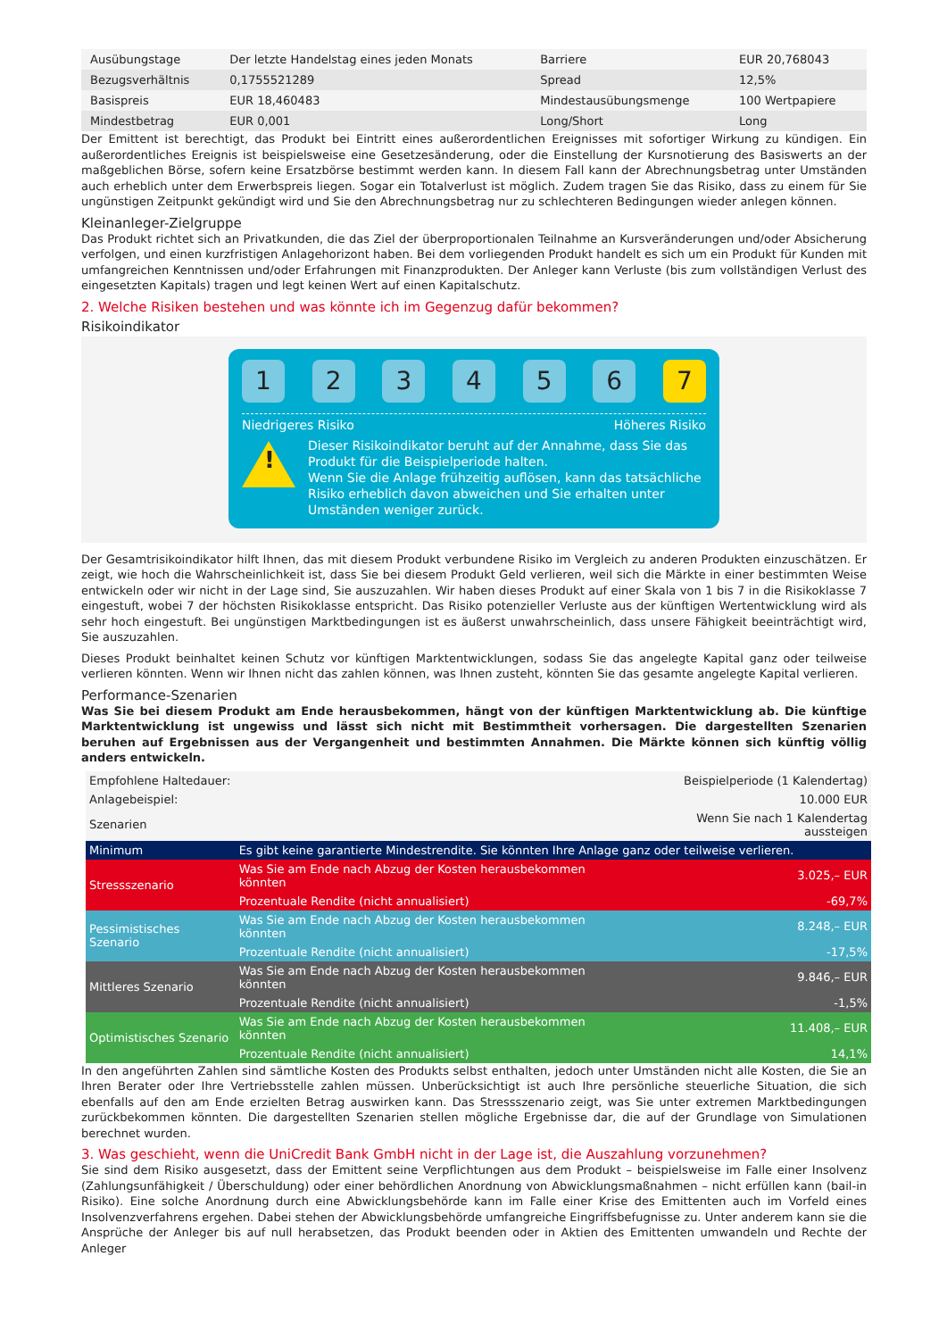| Ausübungstage | Der letzte Handelstag eines jeden Monats | Barriere | EUR 20,768043 |
| Bezugsverhältnis | 0,1755521289 | Spread | 12,5% |
| Basispreis | EUR 18,460483 | Mindestausübungsmenge | 100 Wertpapiere |
| Mindestbetrag | EUR 0,001 | Long/Short | Long |
Der Emittent ist berechtigt, das Produkt bei Eintritt eines außerordentlichen Ereignisses mit sofortiger Wirkung zu kündigen. Ein außerordentliches Ereignis ist beispielsweise eine Gesetzesänderung, oder die Einstellung der Kursnotierung des Basiswerts an der maßgeblichen Börse, sofern keine Ersatzbörse bestimmt werden kann. In diesem Fall kann der Abrechnungsbetrag unter Umständen auch erheblich unter dem Erwerbspreis liegen. Sogar ein Totalverlust ist möglich. Zudem tragen Sie das Risiko, dass zu einem für Sie ungünstigen Zeitpunkt gekündigt wird und Sie den Abrechnungsbetrag nur zu schlechteren Bedingungen wieder anlegen können.
Kleinanleger-Zielgruppe
Das Produkt richtet sich an Privatkunden, die das Ziel der überproportionalen Teilnahme an Kursveränderungen und/oder Absicherung verfolgen, und einen kurzfristigen Anlagehorizont haben. Bei dem vorliegenden Produkt handelt es sich um ein Produkt für Kunden mit umfangreichen Kenntnissen und/oder Erfahrungen mit Finanzprodukten. Der Anleger kann Verluste (bis zum vollständigen Verlust des eingesetzten Kapitals) tragen und legt keinen Wert auf einen Kapitalschutz.
2. Welche Risiken bestehen und was könnte ich im Gegenzug dafür bekommen?
Risikoindikator
1 2 3 4 5 6 7
Niedrigeres Risiko Höheres Risiko
!
Dieser Risikoindikator beruht auf der Annahme, dass Sie das Produkt für die Beispielperiode halten.
Wenn Sie die Anlage frühzeitig auflösen, kann das tatsächliche Risiko erheblich davon abweichen und Sie erhalten unter Umständen weniger zurück.
Der Gesamtrisikoindikator hilft Ihnen, das mit diesem Produkt verbundene Risiko im Vergleich zu anderen Produkten einzuschätzen. Er zeigt, wie hoch die Wahrscheinlichkeit ist, dass Sie bei diesem Produkt Geld verlieren, weil sich die Märkte in einer bestimmten Weise entwickeln oder wir nicht in der Lage sind, Sie auszuzahlen. Wir haben dieses Produkt auf einer Skala von 1 bis 7 in die Risikoklasse 7 eingestuft, wobei 7 der höchsten Risikoklasse entspricht. Das Risiko potenzieller Verluste aus der künftigen Wertentwicklung wird als sehr hoch eingestuft. Bei ungünstigen Marktbedingungen ist es äußerst unwahrscheinlich, dass unsere Fähigkeit beeinträchtigt wird, Sie auszuzahlen.
Dieses Produkt beinhaltet keinen Schutz vor künftigen Marktentwicklungen, sodass Sie das angelegte Kapital ganz oder teilweise verlieren könnten. Wenn wir Ihnen nicht das zahlen können, was Ihnen zusteht, könnten Sie das gesamte angelegte Kapital verlieren.
Performance-Szenarien
Was Sie bei diesem Produkt am Ende herausbekommen, hängt von der künftigen Marktentwicklung ab. Die künftige Marktentwicklung ist ungewiss und lässt sich nicht mit Bestimmtheit vorhersagen. Die dargestellten Szenarien beruhen auf Ergebnissen aus der Vergangenheit und bestimmten Annahmen. Die Märkte können sich künftig völlig anders entwickeln.
| Empfohlene Haltedauer: | | Beispielperiode (1 Kalendertag) |
| Anlagebeispiel: | | 10.000 EUR |
| Szenarien | | Wenn Sie nach 1 Kalendertag aussteigen |
| Minimum | Es gibt keine garantierte Mindestrendite. Sie könnten Ihre Anlage ganz oder teilweise verlieren. | |
| Stressszenario | Was Sie am Ende nach Abzug der Kosten herausbekommen könnten | 3.025,– EUR |
| | Prozentuale Rendite (nicht annualisiert) | -69,7% |
| Pessimistisches Szenario | Was Sie am Ende nach Abzug der Kosten herausbekommen könnten | 8.248,– EUR |
| | Prozentuale Rendite (nicht annualisiert) | -17,5% |
| Mittleres Szenario | Was Sie am Ende nach Abzug der Kosten herausbekommen könnten | 9.846,– EUR |
| | Prozentuale Rendite (nicht annualisiert) | -1,5% |
| Optimistisches Szenario | Was Sie am Ende nach Abzug der Kosten herausbekommen könnten | 11.408,– EUR |
| | Prozentuale Rendite (nicht annualisiert) | 14,1% |
In den angeführten Zahlen sind sämtliche Kosten des Produkts selbst enthalten, jedoch unter Umständen nicht alle Kosten, die Sie an Ihren Berater oder Ihre Vertriebsstelle zahlen müssen. Unberücksichtigt ist auch Ihre persönliche steuerliche Situation, die sich ebenfalls auf den am Ende erzielten Betrag auswirken kann. Das Stressszenario zeigt, was Sie unter extremen Marktbedingungen zurückbekommen könnten. Die dargestellten Szenarien stellen mögliche Ergebnisse dar, die auf der Grundlage von Simulationen berechnet wurden.
3. Was geschieht, wenn die UniCredit Bank GmbH nicht in der Lage ist, die Auszahlung vorzunehmen?
Sie sind dem Risiko ausgesetzt, dass der Emittent seine Verpflichtungen aus dem Produkt – beispielsweise im Falle einer Insolvenz (Zahlungsunfähigkeit / Überschuldung) oder einer behördlichen Anordnung von Abwicklungsmaßnahmen – nicht erfüllen kann (bail-in Risiko). Eine solche Anordnung durch eine Abwicklungsbehörde kann im Falle einer Krise des Emittenten auch im Vorfeld eines Insolvenzverfahrens ergehen. Dabei stehen der Abwicklungsbehörde umfangreiche Eingriffsbefugnisse zu. Unter anderem kann sie die Ansprüche der Anleger bis auf null herabsetzen, das Produkt beenden oder in Aktien des Emittenten umwandeln und Rechte der Anleger